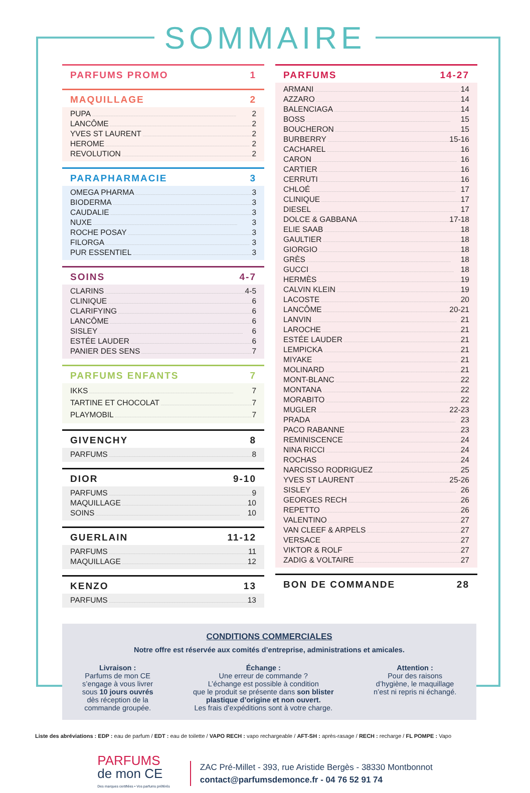SOMMAIRE
PARFUMS PROMO 1
MAQUILLAGE 2
PUPA 2
LANCÔME 2
YVES ST LAURENT 2
HEROME 2
REVOLUTION 2
PARAPHARMACIE 3
OMEGA PHARMA 3
BIODERMA 3
CAUDALIE 3
NUXE 3
ROCHE POSAY 3
FILORGA 3
PUR ESSENTIEL 3
SOINS 4-7
CLARINS 4-5
CLINIQUE 6
CLARIFYING 6
LANCÔME 6
SISLEY 6
ESTÉE LAUDER 6
PANIER DES SENS 7
PARFUMS ENFANTS 7
IKKS 7
TARTINE ET CHOCOLAT 7
PLAYMOBIL 7
GIVENCHY 8
PARFUMS 8
DIOR 9-10
PARFUMS 9
MAQUILLAGE 10
SOINS 10
GUERLAIN 11-12
PARFUMS 11
MAQUILLAGE 12
KENZO 13
PARFUMS 13
PARFUMS 14-27
ARMANI 14
AZZARO 14
BALENCIAGA 14
BOSS 15
BOUCHERON 15
BURBERRY 15-16
CACHAREL 16
CARON 16
CARTIER 16
CERRUTI 16
CHLOÉ 17
CLINIQUE 17
DIESEL 17
DOLCE & GABBANA 17-18
ELIE SAAB 18
GAULTIER 18
GIORGIO 18
GRÈS 18
GUCCI 18
HERMÈS 19
CALVIN KLEIN 19
LACOSTE 20
LANCÔME 20-21
LANVIN 21
LAROCHE 21
ESTÉE LAUDER 21
LEMPICKA 21
MIYAKE 21
MOLINARD 21
MONT-BLANC 22
MONTANA 22
MORABITO 22
MUGLER 22-23
PRADA 23
PACO RABANNE 23
REMINISCENCE 24
NINA RICCI 24
ROCHAS 24
NARCISSO RODRIGUEZ 25
YVES ST LAURENT 25-26
SISLEY 26
GEORGES RECH 26
REPETTO 26
VALENTINO 27
VAN CLEEF & ARPELS 27
VERSACE 27
VIKTOR & ROLF 27
ZADIG & VOLTAIRE 27
BON DE COMMANDE 28
CONDITIONS COMMERCIALES
Notre offre est réservée aux comités d’entreprise, administrations et amicales.
Livraison :
Parfums de mon CE
s’engage à vous livrer
sous 10 jours ouvrés
dès réception de la
commande groupée.
Échange :
Une erreur de commande ?
L’échange est possible à condition
que le produit se présente dans son blister
plastique d’origine et non ouvert.
Les frais d’expéditions sont à votre charge.
Attention :
Pour des raisons
d’hygiène, le maquillage
n’est ni repris ni échangé.
Liste des abréviations : EDP : eau de parfum / EDT : eau de toilette / VAPO RECH : vapo rechargeable / AFT-SH : après-rasage / RECH : recharge / FL POMPE : Vapo
PARFUMS
de mon CE
Des marques certifiées • Vos parfums préférés
ZAC Pré-Millet - 393, rue Aristide Bergès - 38330 Montbonnot
contact@parfumsdemonce.fr - 04 76 52 91 74